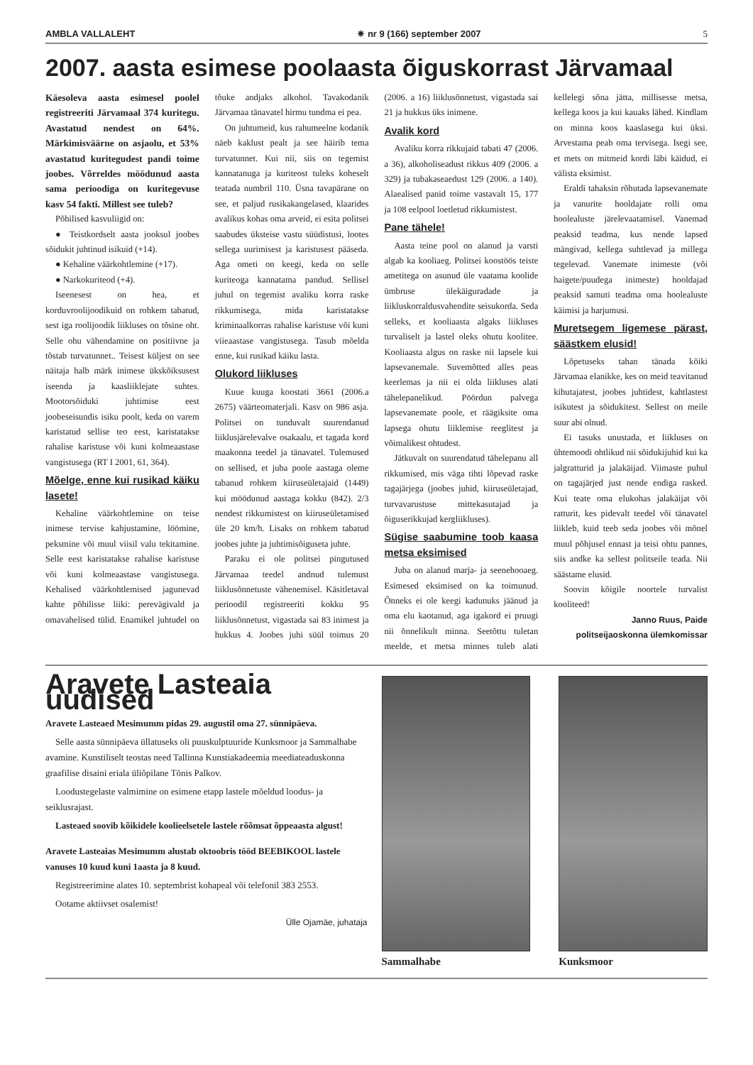AMBLA VALLALEHT ✷ nr 9 (166) september 2007 5
2007. aasta esimese poolaasta õiguskorrast Järvamaal
Käesoleva aasta esimesel poolel registreeriti Järvamaal 374 kuritegu. Avastatud nendest on 64%. Märkimisväärne on asjaolu, et 53% avastatud kuritegudest pandi toime joobes. Võrreldes möödunud aasta sama perioodiga on kuritegevuse kasv 54 fakti. Millest see tuleb?
Põhilised kasvuliigid on:
● Teistkordselt aasta jooksul joobes sõidukit juhtinud isikuid (+14).
● Kehaline väärkohtlemine (+17).
● Narkokuriteod (+4).
Iseenesest on hea, et korduvroolijoodikuid on rohkem tabatud, sest iga roolijoodik liikluses on tõsine oht. Selle ohu vähendamine on positiivne ja tõstab turvatunnet.. Teisest küljest on see näitaja halb märk inimese ükskõiksusest iseenda ja kaasliiklejate suhtes. Mootorsõiduki juhtimise eest joobeseisundis isiku poolt, keda on varem karistatud sellise teo eest, karistatakse rahalise karistuse või kuni kolmeaastase vangistusega (RT I 2001, 61, 364).
Mõelge, enne kui rusikad käiku lasete!
Kehaline väärkohtlemine on teise inimese tervise kahjustamine, löömine, peksmine või muul viisil valu tekitamine. Selle eest karistatakse rahalise karistuse või kuni kolmeaastase vangistusega. Kehalised väärkohtlemised jagunevad kahte põhilisse liiki: perevägivald ja omavahelised tülid. Enamikel juhtudel on tõuke andjaks alkohol. Tavakodanik Järvamaa tänavatel hirmu tundma ei pea.
On juhtumeid, kus rahumeelne kodanik näeb kaklust pealt ja see häirib tema turvatunnet. Kui nii, siis on tegemist kannatanuga ja kuriteost tuleks koheselt teatada numbril 110. Üsna tavapärane on see, et paljud rusikakangelased, klaarides avalikus kohas oma arveid, ei esita politsei saabudes üksteise vastu süüdistusi, lootes sellega uurimisest ja karistusest pääseda. Aga ometi on keegi, keda on selle kuriteoga kannatama pandud. Sellisel juhul on tegemist avaliku korra raske rikkumisega, mida karistatakse kriminaalkorras rahalise karistuse või kuni viieaastase vangistusega. Tasub mõelda enne, kui rusikad käiku lasta.
Olukord liikluses
Kuue kuuga koostati 3661 (2006.a 2675) väärteomaterjali. Kasv on 986 asja. Politsei on tunduvalt suurendanud liiklusjärelevalve osakaalu, et tagada kord maakonna teedel ja tänavatel. Tulemused on sellised, et juba poole aastaga oleme tabanud rohkem kiiruseületajaid (1449) kui möödunud aastaga kokku (842). 2/3 nendest rikkumistest on kiiruseületamised üle 20 km/h. Lisaks on rohkem tabatud joobes juhte ja juhtimisõiguseta juhte.
Paraku ei ole politsei pingutused Järvamaa teedel andnud tulemust liiklusõnnetuste vähenemisel. Käsitletaval perioodil registreeriti kokku 95 liiklusõnnetust, vigastada sai 83 inimest ja hukkus 4. Joobes juhi süül toimus 20 (2006. a 16) liiklusõnnetust, vigastada sai 21 ja hukkus üks inimene.
Avalik kord
Avaliku korra rikkujaid tabati 47 (2006. a 36), alkoholiseadust rikkus 409 (2006. a 329) ja tubakaseaedust 129 (2006. a 140). Alaealised panid toime vastavalt 15, 177 ja 108 eelpool loetletud rikkumistest.
Pane tähele!
Aasta teine pool on alanud ja varsti algab ka kooliaeg. Politsei koostöös teiste ametitega on asunud üle vaatama koolide ümbruse ülekäiguradade ja liikluskorraldusvahendite seisukorda. Seda selleks, et kooliaasta algaks liikluses turvaliselt ja lastel oleks ohutu koolitee. Kooliaasta algus on raske nii lapsele kui lapsevanemale. Suvemõtted alles peas keerlemas ja nii ei olda liikluses alati tähelepanelikud. Pöördun palvega lapsevanemate poole, et räägiksite oma lapsega ohutu liiklemise reeglitest ja võimalikest ohtudest.
Jätkuvalt on suurendatud tähelepanu all rikkumised, mis väga tihti lõpevad raske tagajärjega (joobes juhid, kiiruseületajad, turvavarustuse mittekasutajad ja õiguserikkujad kergliikluses).
Sügise saabumine toob kaasa metsa eksimised
Juba on alanud marja- ja seenehooaeg. Esimesed eksimised on ka toimunud. Õnneks ei ole keegi kadunuks jäänud ja oma elu kaotanud, aga igakord ei pruugi nii õnnelikult minna. Seetõttu tuletan meelde, et metsa minnes tuleb alati kellelegi sõna jätta, millisesse metsa, kellega koos ja kui kauaks lähed. Kindlam on minna koos kaaslasega kui üksi. Arvestama peab oma tervisega. Isegi see, et mets on mitmeid kordi läbi käidud, ei välista eksimist.
Eraldi tahaksin rõhutada lapsevanemate ja vanurite hooldajate rolli oma hoolealuste järelevaatamisel. Vanemad peaksid teadma, kus nende lapsed mängivad, kellega suhtlevad ja millega tegelevad. Vanemate inimeste (või haigete/puudega inimeste) hooldajad peaksid samuti teadma oma hoolealuste käimisi ja harjumusi.
Muretsegem ligemese pärast, säästkem elusid!
Lõpetuseks tahan tänada kõiki Järvamaa elanikke, kes on meid teavitanud kihutajatest, joobes juhtidest, kahtlastest isikutest ja sõidukitest. Sellest on meile suur abi olnud.
Ei tasuks unustada, et liikluses on ühtemoodi ohtlikud nii sõidukijuhid kui ka jalgratturid ja jalakäijad. Viimaste puhul on tagajärjed just nende endiga rasked. Kui teate oma elukohas jalakäijat või ratturit, kes pidevalt teedel või tänavatel liikleb, kuid teeb seda joobes või mõnel muul põhjusel ennast ja teisi ohtu pannes, siis andke ka sellest politseile teada. Nii säästame elusid.
Soovin kõigile noortele turvalist kooliteed!
Janno Ruus, Paide politseijaoskonna ülemkomissar
Aravete Lasteaia uudised
Aravete Lasteaed Mesimumm pidas 29. augustil oma 27. sünnipäeva.
Selle aasta sünnipäeva üllatuseks oli puuskulptuuride Kunksmoor ja Sammalhabe avamine. Kunstiliselt teostas need Tallinna Kunstiakadeemia meediateaduskonna graafilise disaini eriala üliõpilane Tõnis Palkov.
Loodustegelaste valmimine on esimene etapp lastele mõeldud loodus- ja seiklusrajast.
Lasteaed soovib kõikidele koolieelsetele lastele rõõmsat õppeaasta algust!
Aravete Lasteaias Mesimumm alustab oktoobris tööd BEEBIKOOL lastele vanuses 10 kuud kuni 1aasta ja 8 kuud.
Registreerimine alates 10. septembrist kohapeal või telefonil 383 2553.
Ootame aktiivset osalemist!
Ülle Ojamäe, juhataja
Sammalhabe Kunksmoor